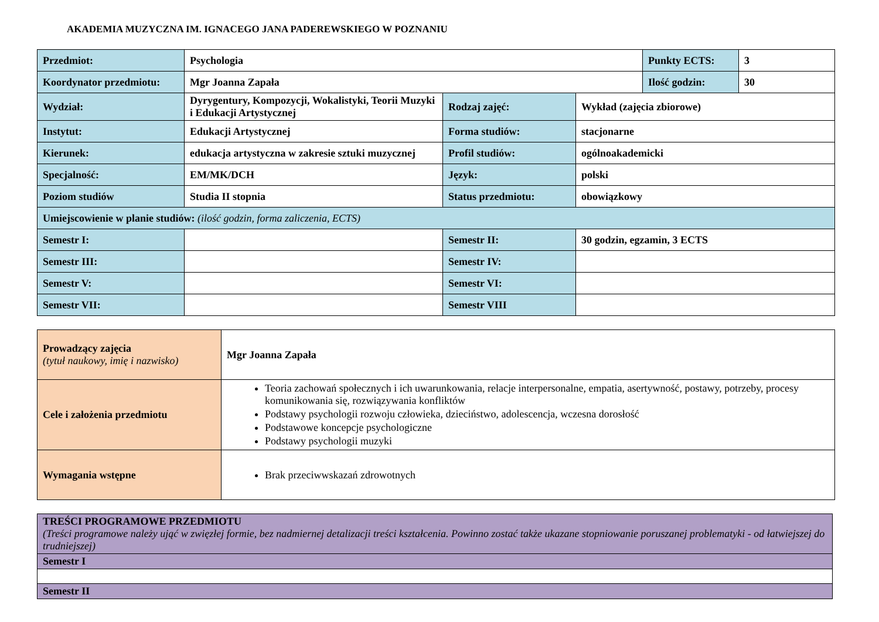AKADEMIA MUZYCZNA IM. IGNACEGO JANA PADEREWSKIEGO W POZNANIU
| Przedmiot: | Psychologia | | | Punkty ECTS: | 3 |
| Koordynator przedmiotu: | Mgr Joanna Zapała | | | Ilość godzin: | 30 |
| Wydział: | Dyrygentury, Kompozycji, Wokalistyki, Teorii Muzyki i Edukacji Artystycznej | Rodzaj zajęć: | Wykład (zajęcia zbiorowe) | | |
| Instytut: | Edukacji Artystycznej | Forma studiów: | stacjonarne | | |
| Kierunek: | edukacja artystyczna w zakresie sztuki muzycznej | Profil studiów: | ogólnoakademicki | | |
| Specjalność: | EM/MK/DCH | Język: | polski | | |
| Poziom studiów | Studia II stopnia | Status przedmiotu: | obowiązkowy | | |
| Umiejscowienie w planie studiów: (ilość godzin, forma zaliczenia, ECTS) | | | | | |
| Semestr I: | | Semestr II: | 30 godzin, egzamin, 3 ECTS | | |
| Semestr III: | | Semestr IV: | | | |
| Semestr V: | | Semestr VI: | | | |
| Semestr VII: | | Semestr VIII | | | |
| Prowadzący zajęcia (tytuł naukowy, imię i nazwisko) | Mgr Joanna Zapała |
| Cele i założenia przedmiotu | Teoria zachowań społecznych i ich uwarunkowania, relacje interpersonalne, empatia, asertywność, postawy, potrzeby, procesy komunikowania się, rozwiązywania konfliktów Podstawy psychologii rozwoju człowieka, dzieciństwo, adolescencja, wczesna dorosłość Podstawowe koncepcje psychologiczne Podstawy psychologii muzyki |
| Wymagania wstępne | Brak przeciwwskazań zdrowotnych |
| TREŚCI PROGRAMOWE PRZEDMIOTU (Treści programowe należy ująć w zwięzłej formie, bez nadmiernej detalizacji treści kształcenia. Powinno zostać także ukazane stopniowanie poruszanej problematyki - od łatwiejszej do trudniejszej) |
| Semestr I |
| Semestr II |